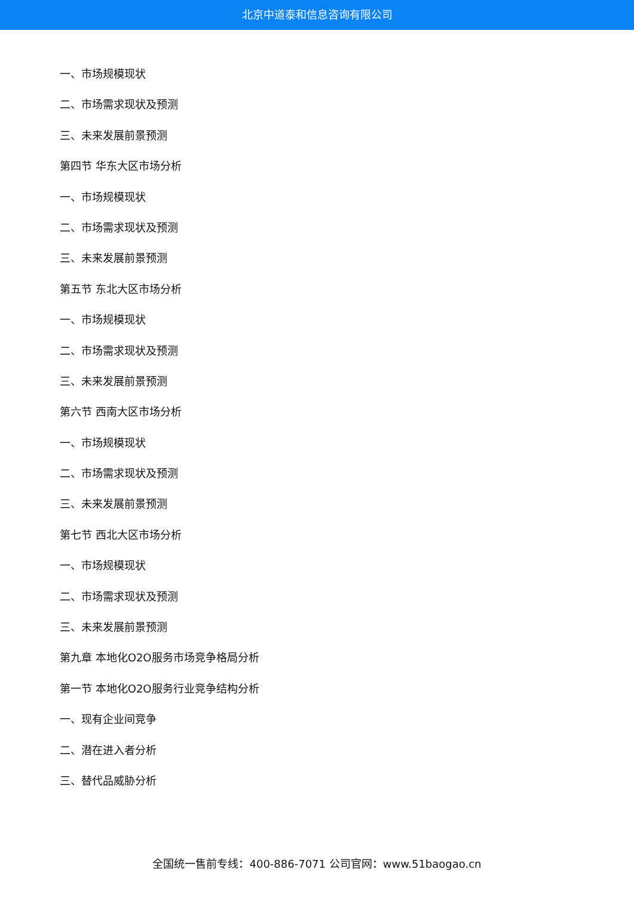北京中道泰和信息咨询有限公司
一、市场规模现状
二、市场需求现状及预测
三、未来发展前景预测
第四节 华东大区市场分析
一、市场规模现状
二、市场需求现状及预测
三、未来发展前景预测
第五节 东北大区市场分析
一、市场规模现状
二、市场需求现状及预测
三、未来发展前景预测
第六节 西南大区市场分析
一、市场规模现状
二、市场需求现状及预测
三、未来发展前景预测
第七节 西北大区市场分析
一、市场规模现状
二、市场需求现状及预测
三、未来发展前景预测
第九章 本地化O2O服务市场竞争格局分析
第一节 本地化O2O服务行业竞争结构分析
一、现有企业间竞争
二、潜在进入者分析
三、替代品威胁分析
全国统一售前专线：400-886-7071 公司官网：www.51baogao.cn